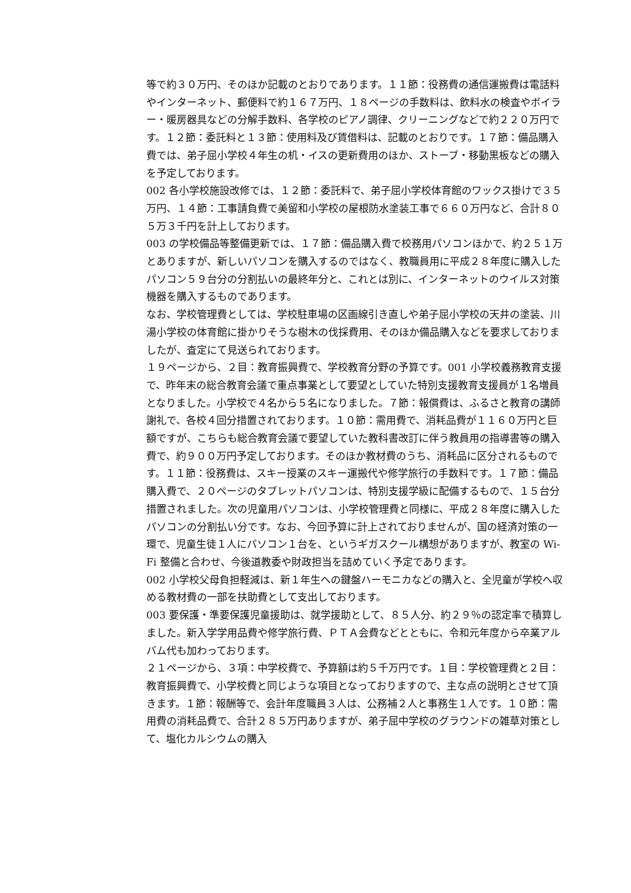等で約３０万円、そのほか記載のとおりであります。１１節：役務費の通信運搬費は電話料やインターネット、郵便料で約１６７万円、１８ページの手数料は、飲料水の検査やボイラー・暖房器具などの分解手数料、各学校のピアノ調律、クリーニングなどで約２２０万円です。１２節：委託料と１３節：使用料及び賃借料は、記載のとおりです。１７節：備品購入費では、弟子屈小学校４年生の机・イスの更新費用のほか、ストーブ・移動黒板などの購入を予定しております。
002 各小学校施設改修では、１２節：委託料で、弟子屈小学校体育館のワックス掛けで３５万円、１４節：工事請負費で美留和小学校の屋根防水塗装工事で６６０万円など、合計８０５万３千円を計上しております。
003 の学校備品等整備更新では、１７節：備品購入費で校務用パソコンほかで、約２５１万とありますが、新しいパソコンを購入するのではなく、教職員用に平成２８年度に購入したパソコン５９台分の分割払いの最終年分と、これとは別に、インターネットのウイルス対策機器を購入するものであります。
なお、学校管理費としては、学校駐車場の区画線引き直しや弟子屈小学校の天井の塗装、川湯小学校の体育館に掛かりそうな樹木の伐採費用、そのほか備品購入などを要求しておりましたが、査定にて見送られております。
１９ページから、２目：教育振興費で、学校教育分野の予算です。001 小学校義務教育支援で、昨年末の総合教育会議で重点事業として要望としていた特別支援教育支援員が１名増員となりました。小学校で４名から５名になりました。７節：報償費は、ふるさと教育の講師謝礼で、各校４回分措置されております。１０節：需用費で、消耗品費が１１６０万円と巨額ですが、こちらも総合教育会議で要望していた教科書改訂に伴う教員用の指導書等の購入費で、約９００万円予定しております。そのほか教材費のうち、消耗品に区分されるものです。１１節：役務費は、スキー授業のスキー運搬代や修学旅行の手数料です。１７節：備品購入費で、２０ページのタブレットパソコンは、特別支援学級に配備するもので、１５台分措置されました。次の児童用パソコンは、小学校管理費と同様に、平成２８年度に購入したパソコンの分割払い分です。なお、今回予算に計上されておりませんが、国の経済対策の一環で、児童生徒１人にパソコン１台を、というギガスクール構想がありますが、教室の Wi-Fi 整備と合わせ、今後道教委や財政担当を詰めていく予定であります。
002 小学校父母負担軽減は、新１年生への鍵盤ハーモニカなどの購入と、全児童が学校へ収める教材費の一部を扶助費として支出しております。
003 要保護・準要保護児童援助は、就学援助として、８５人分、約２９％の認定率で積算しました。新入学学用品費や修学旅行費、ＰＴＡ会費などとともに、令和元年度から卒業アルバム代も加わっております。
２１ページから、３項：中学校費で、予算額は約５千万円です。１目：学校管理費と２目：教育振興費で、小学校費と同じような項目となっておりますので、主な点の説明とさせて頂きます。１節：報酬等で、会計年度職員３人は、公務補２人と事務生１人です。１０節：需用費の消耗品費で、合計２８５万円ありますが、弟子屈中学校のグラウンドの雑草対策として、塩化カルシウムの購入